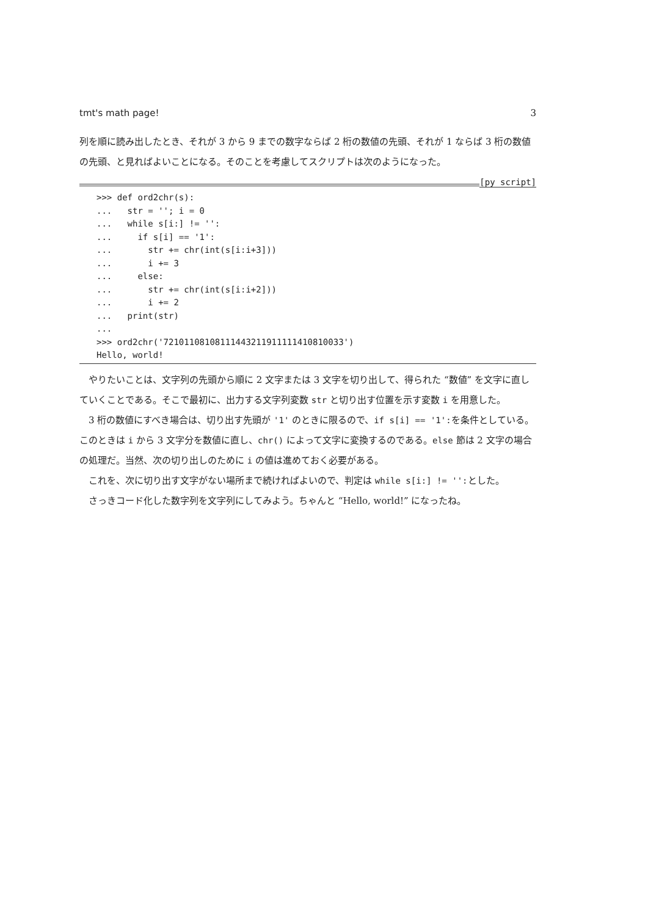tmt's math page! 3
列を順に読み出したとき、それが 3 から 9 までの数字ならば 2 桁の数値の先頭、それが 1 ならば 3 桁の数値の先頭、と見ればよいことになる。そのことを考慮してスクリプトは次のようになった。
[py script]
>>> def ord2chr(s):
...   str = ''; i = 0
...   while s[i:] != '':
...     if s[i] == '1':
...       str += chr(int(s[i:i+3]))
...       i += 3
...     else:
...       str += chr(int(s[i:i+2]))
...       i += 2
...   print(str)
...
>>> ord2chr('72101108108111443211911111410810033')
Hello, world!
やりたいことは、文字列の先頭から順に 2 文字または 3 文字を切り出して、得られた “数値” を文字に直していくことである。そこで最初に、出力する文字列変数 str と切り出す位置を示す変数 i を用意した。
3 桁の数値にすべき場合は、切り出す先頭が '1' のときに限るので、if s[i] == '1':を条件としている。このときは i から 3 文字分を数値に直し、chr() によって文字に変換するのである。else 節は 2 文字の場合の処理だ。当然、次の切り出しのために i の値は進めておく必要がある。
これを、次に切り出す文字がない場所まで続ければよいので、判定は while s[i:] != '':とした。
さっきコード化した数字列を文字列にしてみよう。ちゃんと “Hello, world!” になったね。